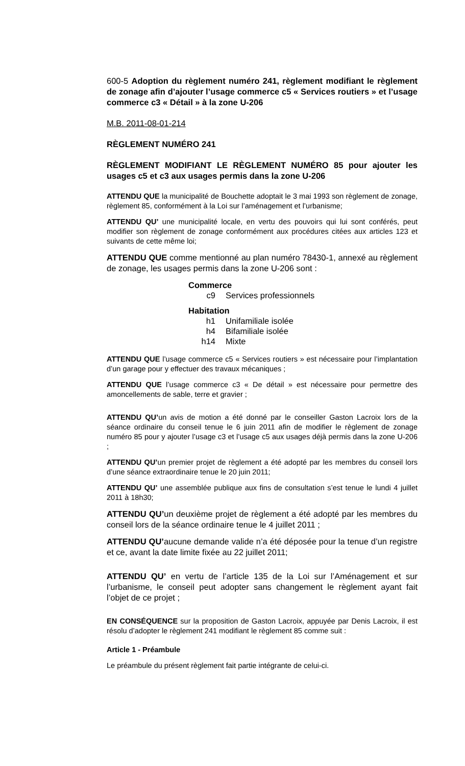600-5 Adoption du règlement numéro 241, règlement modifiant le règlement de zonage afin d’ajouter l’usage commerce c5 « Services routiers » et l’usage commerce c3 « Détail » à la zone U-206
M.B. 2011-08-01-214
RÈGLEMENT NUMÉRO 241
RÈGLEMENT MODIFIANT LE RÈGLEMENT NUMÉRO 85 pour ajouter les usages c5 et c3 aux usages permis dans la zone U-206
ATTENDU QUE la municipalité de Bouchette adoptait le 3 mai 1993 son règlement de zonage, règlement 85, conformément à la Loi sur l’aménagement et l’urbanisme;
ATTENDU QU’ une municipalité locale, en vertu des pouvoirs qui lui sont conférés, peut modifier son règlement de zonage conformément aux procédures citées aux articles 123 et suivants de cette même loi;
ATTENDU QUE comme mentionné au plan numéro 78430-1, annexé au règlement de zonage, les usages permis dans la zone U-206 sont :
Commerce
c9 Services professionnels
Habitation
h1 Unifamiliale isolée
h4 Bifamiliale isolée
h14 Mixte
ATTENDU QUE l’usage commerce c5 « Services routiers » est nécessaire pour l’implantation d’un garage pour y effectuer des travaux mécaniques ;
ATTENDU QUE l’usage commerce c3 « De détail » est nécessaire pour permettre des amoncellements de sable, terre et gravier ;
ATTENDU QU’un avis de motion a été donné par le conseiller Gaston Lacroix lors de la séance ordinaire du conseil tenue le 6 juin 2011 afin de modifier le règlement de zonage numéro 85 pour y ajouter l’usage c3 et l’usage c5 aux usages déjà permis dans la zone U-206 ;
ATTENDU QU’un premier projet de règlement a été adopté par les membres du conseil lors d’une séance extraordinaire tenue le 20 juin 2011;
ATTENDU QU’ une assemblée publique aux fins de consultation s’est tenue le lundi 4 juillet 2011 à 18h30;
ATTENDU QU’un deuxième projet de règlement a été adopté par les membres du conseil lors de la séance ordinaire tenue le 4 juillet 2011 ;
ATTENDU QU’aucune demande valide n’a été déposée pour la tenue d’un registre et ce, avant la date limite fixée au 22 juillet 2011;
ATTENDU QU’ en vertu de l’article 135 de la Loi sur l’Aménagement et sur l’urbanisme, le conseil peut adopter sans changement le règlement ayant fait l’objet de ce projet ;
EN CONSÉQUENCE sur la proposition de Gaston Lacroix, appuyée par Denis Lacroix, il est résolu d’adopter le règlement 241 modifiant le règlement 85 comme suit :
Article 1 - Préambule
Le préambule du présent règlement fait partie intégrante de celui-ci.